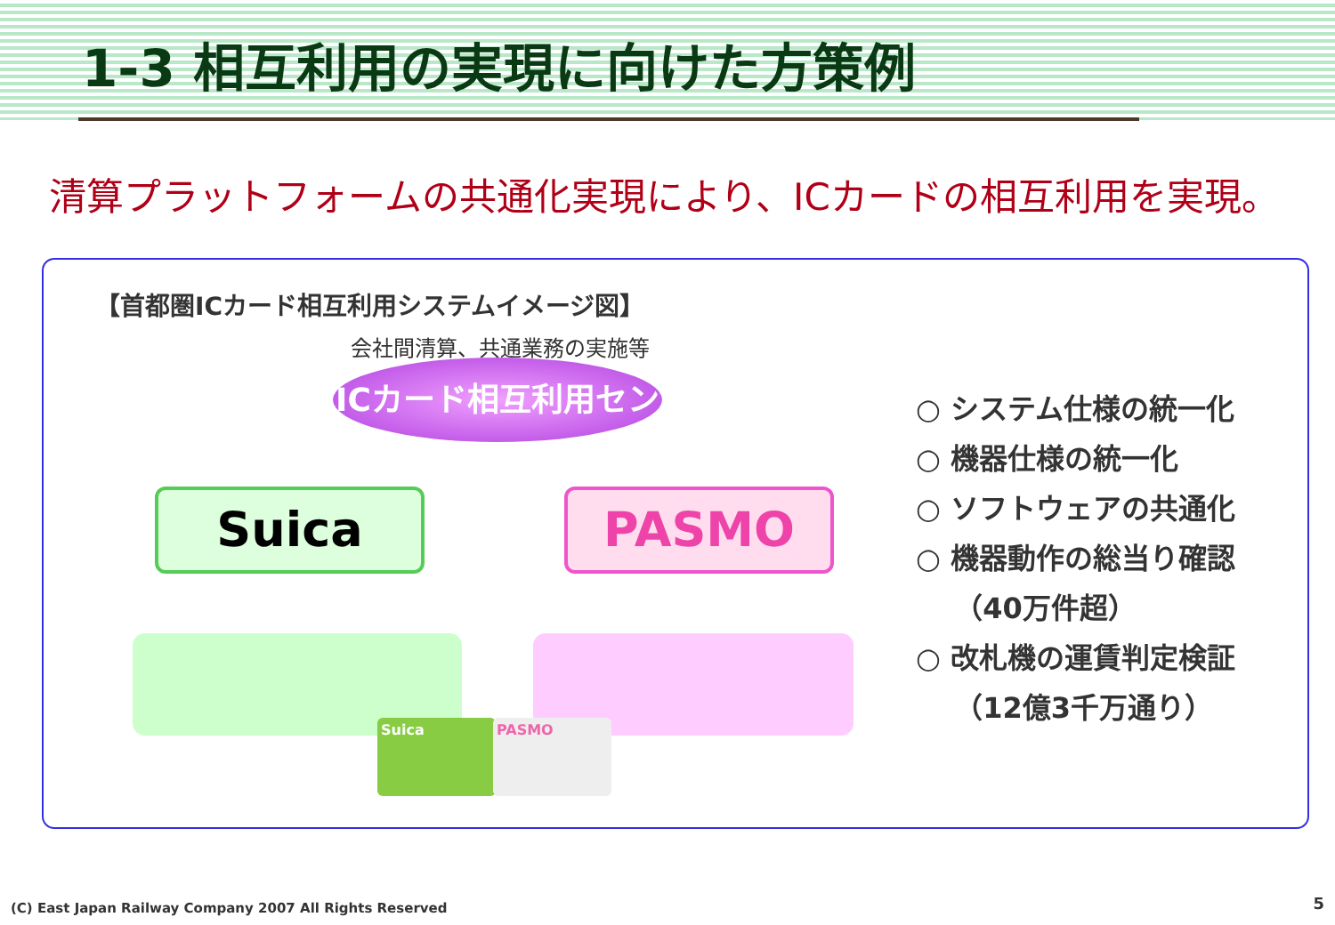1-3 相互利用の実現に向けた方策例
清算プラットフォームの共通化実現により、ICカードの相互利用を実現。
【首都圏ICカード相互利用システムイメージ図】
会社間清算、共通業務の実施等
ICカード相互利用センター
Suica PASMO
Suica PASMO
○ システム仕様の統一化
○ 機器仕様の統一化
○ ソフトウェアの共通化
○ 機器動作の総当り確認
　 （40万件超）
○ 改札機の運賃判定検証
　 （12億3千万通り）
(C) East Japan Railway Company 2007 All Rights Reserved
5